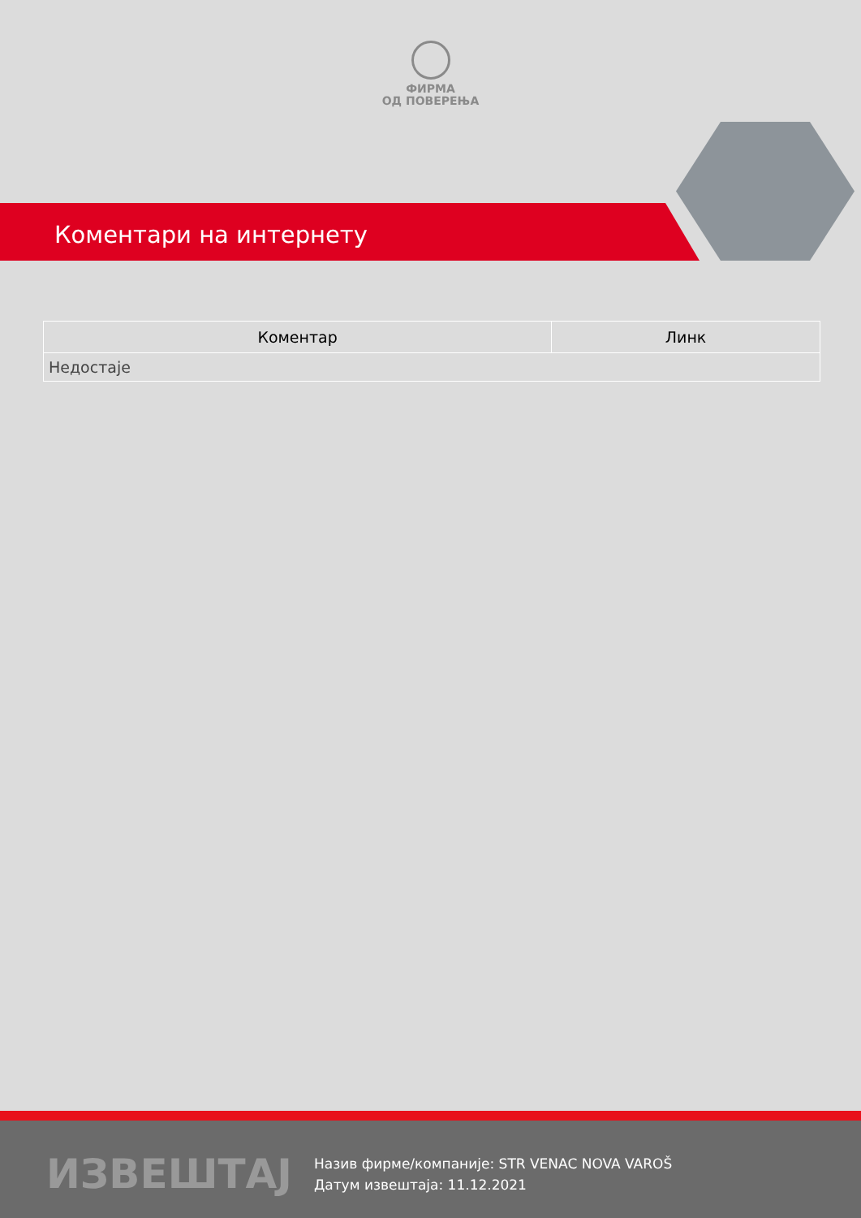ФИРМА
ОД ПОВЕРЕЊА
Коментари на интернету
| Коментар | Линк |
| --- | --- |
| Недостаје | |
ИЗВЕШТАЈ
Назив фирме/компаније: STR VENAC NOVA VAROŠ
Датум извештаја: 11.12.2021